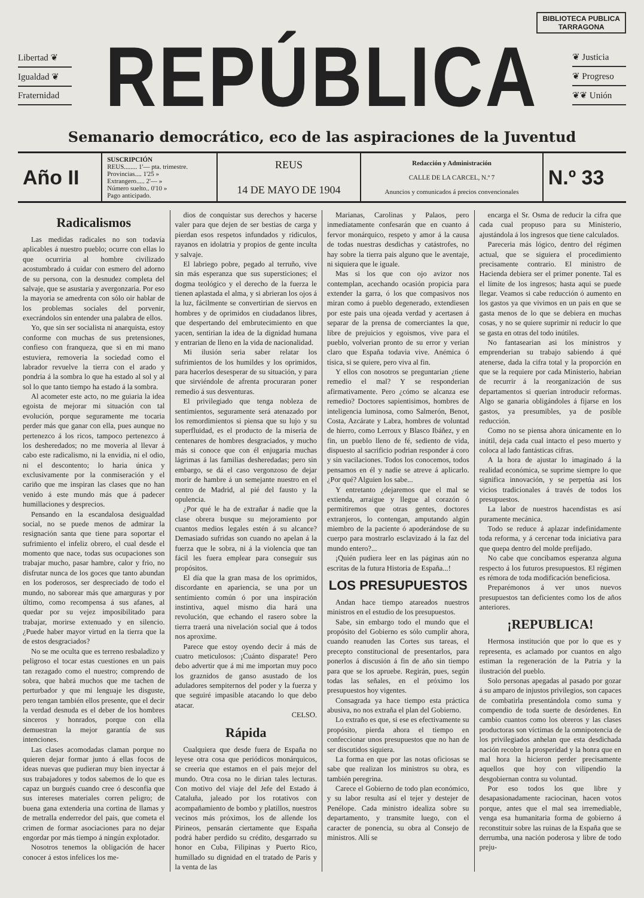BIBLIOTECA PUBLICA
TARRAGONA
Libertad ❦
Igualdad ❦
Fraternidad
REPÚBLICA
❦ Justicia
❦ Progreso
❦❦ Unión
Semanario democrático, eco de las aspiraciones de la Juventud
| Año II | SUSCRIPCIÓN REUS........ 1'— pta. trimestre. Provincias.... 1'25 » Extrangero..... 2'— » Número suelto.. 0'10 » Pago anticipado. | REUS 14 DE MAYO DE 1904 | Redacción y Administración CALLE DE LA CARCEL, N.º 7 Anuncios y comunicados á precios convencionales | N.º 33 |
Radicalismos
Las medidas radicales no son todavía aplicables á nuestro pueblo; ocurre con ellas lo que ocurriria al hombre civilizado acostumbrado á cuidar con esmero del adorno de su persona, con la desnudez completa del salvaje, que se asustaria y avergonzaria. Por eso la mayoria se amedrenta con sólo oir hablar de los problemas sociales del porvenir, execrándolos sin entender una palabra de ellos.
Yo, que sin ser socialista ni anarquista, estoy conforme con muchas de sus pretensiones, confieso con franqueza, que si en mi mano estuviera, removeria la sociedad como el labrador revuelve la tierra con el arado y pondria á la sombra lo que ha estado al sol y al sol lo que tanto tiempo ha estado á la sombra.
Al acometer este acto, no me guiaria la idea egoista de mejorar mi situación con tal evolución, porque seguramente me tocaria perder más que ganar con ella, pues aunque no pertenezco á los ricos, tampoco pertenezco á los desheredados; no me moveria al llevar á cabo este radicalismo, ni la envidia, ni el odio, ni el descontento; lo haria única y exclusivamente por la conmiseración y el cariño que me inspiran las clases que no han venido á este mundo más que á padecer humillaciones y desprecios.
Pensando en la escandalosa desigualdad social, no se puede menos de admirar la resignación santa que tiene para soportar el sufrimiento el infeliz obrero, el cual desde el momento que nace, todas sus ocupaciones son trabajar mucho, pasar hambre, calor y frio, no disfrutar nunca de los goces que tanto abundan en los poderosos, ser despreciado de todo el mundo, no saborear más que amarguras y por último, como recompensa á sus afanes, al quedar por su vejez imposibilitado para trabajar, morirse extenuado y en silencio. ¿Puede haber mayor virtud en la tierra que la de estos desgraciados?
No se me oculta que es terreno resbaladizo y peligroso el tocar estas cuestiones en un pais tan rezagado como el nuestro; comprendo de sobra, que habrá muchos que me tachen de perturbador y que mi lenguaje les disguste, pero tengan también ellos presente, que el decir la verdad desnuda es el deber de los hombres sinceros y honrados, porque con ella demuestran la mejor garantía de sus intenciones.
Las clases acomodadas claman porque no quieren dejar formar junto á ellas focos de ideas nuevas que pudieran muy bien inyectar á sus trabajadores y todos sabemos de lo que es capaz un burgués cuando cree ó desconfia que sus intereses materiales corren peligro; de buena gana extenderia una cortina de llamas y de metralla enderredor del pais, que cometa el crimen de formar asociaciones para no dejar engordar por más tiempo á ningún explotador.
Nosotros tenemos la obligación de hacer conocer á estos infelices los me-
dios de conquistar sus derechos y hacerse valer para que dejen de ser bestias de carga y pierdan esos respetos infundados y ridiculos, rayanos en idolatria y propios de gente inculta y salvaje.
El labriego pobre, pegado al terruño, vive sin más esperanza que sus supersticiones; el dogma teológico y el derecho de la fuerza le tienen aplastada el alma, y si abrieran los ojos á la luz, fácilmente se convertirian de siervos en hombres y de oprimidos en ciudadanos libres, que despertando del embrutecimiento en que yacen, sentirian la idea de la dignidad humana y entrarian de lleno en la vida de nacionalidad.
Mi ilusión seria saber relatar los sufrimientos de los humildes y los oprimidos, para hacerlos desesperar de su situación, y para que sirviéndole de afrenta procuraran poner remedio á sus desventuras.
El privilegiado que tenga nobleza de sentimientos, seguramente será atenazado por los remordimientos si piensa que su lujo y su superfluidad, es el producto de la miseria de centenares de hombres desgraciados, y mucho más si conoce que con él enjugaria muchas lágrimas á las familias desheredadas; pero sin embargo, se dá el caso vergonzoso de dejar morir de hambre á un semejante nuestro en el centro de Madrid, al pié del fausto y la opulencia.
¿Por qué le ha de extrañar á nadie que la clase obrera busque su mejoramiento por cuantos medios legales estén á su alcance? Demasiado sufridas son cuando no apelan á la fuerza que le sobra, ni á la violencia que tan fácil les fuera emplear para conseguir sus propósitos.
El día que la gran masa de los oprimidos, discordante en apariencia, se una por un sentimiento común ó por una inspiración instintiva, aquel mismo dia hará una revolución, que echando el rasero sobre la tierra traerá una nivelación social que á todos nos aproxime.
Parece que estoy oyendo decir á más de cuatro meticulosos: ¡Cuánto disparate! Pero debo advertir que á mi me importan muy poco los graznidos de ganso asustado de los aduladores sempiternos del poder y la fuerza y que seguiré impasible atacando lo que debo atacar.
CELSO.
Rápida
Cualquiera que desde fuera de España no leyese otra cosa que periódicos monárquicos, se creeria que estamos en el pais mejor del mundo. Otra cosa no le dirian tales lecturas. Con motivo del viaje del Jefe del Estado á Cataluña, jaleado por los rotativos con acompañamiento de bombo y platillos, nuestros vecinos más próximos, los de allende los Pirineos, pensarán ciertamente que España podrá haber perdido su crédito, desgarrado su honor en Cuba, Filipinas y Puerto Rico, humillado su dignidad en el tratado de Paris y la venta de las
Marianas, Carolinas y Palaos, pero inmediatamente confesarán que en cuanto á fervor monárquico, respeto y amor á la causa de todas nuestras desdichas y catástrofes, no hay sobre la tierra pais alguno que le aventaje, ni siquiera que le iguale.
Mas si los que con ojo avizor nos contemplan, acechando ocasión propicia para extender la garra, ó los que compasivos nos miran como á pueblo degenerado, extendiesen por este pais una ojeada verdad y acertasen á separar de la prensa de comerciantes la que, libre de prejuicios y egoismos, vive para el pueblo, volverian pronto de su error y verian claro que España todavia vive. Anémica ó tísica, si se quiere, pero viva al fin.
Y ellos con nosotros se preguntarian ¿tiene remedio el mal? Y se responderian afirmativamente. Pero ¿cómo se alcanza ese remedio? Doctores sapientisimos, hombres de inteligencia luminosa, como Salmerón, Benot, Costa, Azcárate y Labra, hombres de voluntad de hierro, como Lerroux y Blasco Ibáñez, y en fin, un pueblo lleno de fé, sediento de vida, dispuesto al sacrificio podrian responder á coro y sin vacilaciones. Todos los conocemos, todos pensamos en él y nadie se atreve á aplicarlo. ¿Por qué? Alguien los sabe...
Y entretanto ¿dejaremos que el mal se extienda, arraigue y llegue al corazón ó permitiremos que otras gentes, doctores extranjeros, lo contengan, amputando algún miembro de la paciente ó apoderándose de su cuerpo para mostrarlo esclavizado á la faz del mundo entero?...
¡Quién pudiera leer en las páginas aún no escritas de la futura Historia de España...!
LOS PRESUPUESTOS
Andan hace tiempo atareados nuestros ministros en el estudio de los presupuestos.
Sabe, sin embargo todo el mundo que el propósito del Gobierno es sólo cumplir ahora, cuando reanuden las Cortes sus tareas, el precepto constitucional de presentarlos, para ponerlos á discusión á fin de año sin tiempo para que se los apruebe. Regirán, pues, según todas las señales, en el próximo los presupuestos hoy vigentes.
Consagrada ya hace tiempo esta práctica abusiva, no nos extraña el plan del Gobierno.
Lo extraño es que, si ese es efectivamente su propósito, pierda ahora el tiempo en confeccionar unos presupuestos que no han de ser discutidos siquiera.
La forma en que por las notas oficiosas se sabe que realizan los ministros su obra, es también peregrina.
Carece el Gobierno de todo plan económico, y su labor resulta así el tejer y destejer de Penélope. Cada ministro idealiza sobre su departamento, y transmite luego, con el caracter de ponencia, su obra al Consejo de ministros. Allí se
encarga el Sr. Osma de reducir la cifra que cada cual propuso para su Ministerio, ajustándola á los ingresos que tiene calculados.
Pareceria más lógico, dentro del régimen actual, que se siguiera el procedimiento precisamente contrario. El ministro de Hacienda debiera ser el primer ponente. Tal es el límite de los ingresos; hasta aqui se puede llegar. Veamos si cabe reducción ó aumento en los gastos ya que vivimos en un pais en que se gasta menos de lo que se debiera en muchas cosas, y no se quiere suprimir ni reducir lo que se gasta en otras del todo inútiles.
No fantasearian asi los ministros y emprenderian su trabajo sabiendo á qué atenerse, dada la cifra total y la proporción en que se la requiere por cada Ministerio, habrian de recurrir á la reorganización de sus departamentos si querian introducir reformas. Algo se ganaria obligándoles á fijarse en los gastos, ya presumibles, ya de posible reducción.
Como no se piensa ahora únicamente en lo inútil, deja cada cual intacto el peso muerto y coloca al lado fantásticas cifras.
A la hora de ajustar lo imaginado á la realidad económica, se suprime siempre lo que significa innovación, y se perpetúa asi los vicios tradicionales á través de todos los presupuestos.
La labor de nuestros hacendistas es así puramente mecánica.
Todo se reduce á aplazar indefinidamente toda reforma, y á cercenar toda iniciativa para que quepa dentro del molde prefijado.
No cabe que concibamos esperanza alguna respecto á los futuros presupuestos. El régimen es rémora de toda modificación beneficiosa.
Preparémonos á ver unos nuevos presupuestos tan deficientes como los de años anteriores.
¡REPUBLICA!
Hermosa institución que por lo que es y representa, es aclamado por cuantos en algo estiman la regeneración de la Patria y la ilustración del pueblo.
Solo personas apegadas al pasado por gozar á su amparo de injustos privilegios, son capaces de combatirla presentándola como suma y compendio de toda suerte de desórdenes. En cambio cuantos como los obreros y las clases productoras son víctimas de la omnipotencia de los privilegiados anhelan que esta desdichada nación recobre la prosperidad y la honra que en mal hora la hicieron perder precisamente aquellos que hoy con vilipendio la desgobiernan contra su voluntad.
Por eso todos los que libre y desapasionadamente raciocinan, hacen votos porque, antes que el mal sea irremediable, venga esa humanitaria forma de gobierno á reconstituir sobre las ruinas de la España que se derrumba, una nación poderosa y libre de todo preju-